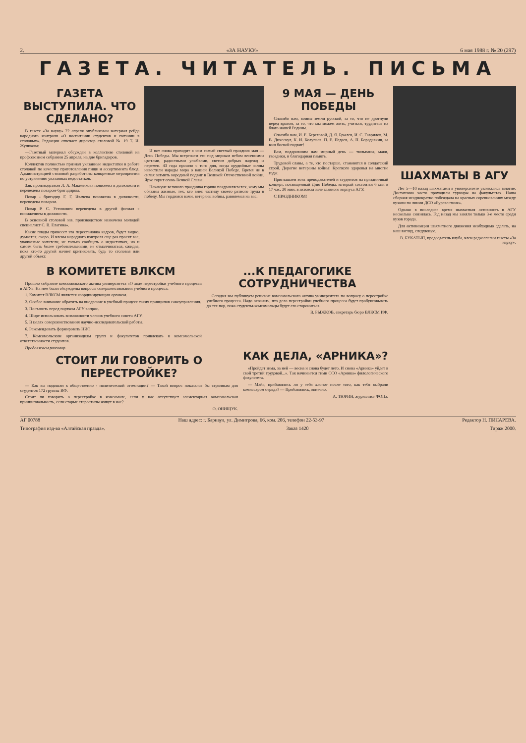2. «ЗА НАУКУ» 6 мая 1988 г. № 20 (297)
ГАЗЕТА. ЧИТАТЕЛЬ. ПИСЬМА
ГАЗЕТА ВЫСТУПИЛА. ЧТО СДЕЛАНО?
В газете «За науку» 22 апреля опубликован материал рейда народного контроля «О воспитании студентов и питании в столовых». Редакции отвечает директор столовой № 19 Т. И. Жупикова:
—Газетный материал обсужден в коллективе столовой на профсоюзном собрании 25 апреля, на дне бригадиров.
Коллектив полностью признал указанные недостатки в работе столовой по качеству приготовления пищи и ассортимента блюд. Администрацией столовой разработаны конкретные мероприятия по устранению указанных недостатков.
Зав. производством Л. А. Макиенкова понижена в должности и переведена поваром-бригадиром.
Повар - бригадир Г. Г. Ивачева понижена в должности, переведена поваром.
Повар Р. С. Устинович переведена в другой филиал с понижением в должности.
В основной столовой зав. производством назначена молодой специалист С. В. Елагина».
Какие плоды принесет эта перестановка кадров, будет видно, думается, скоро. И члены народного контроля еще раз просят вас, уважаемые читатели, не только сообщать о недостатках, но и самим быть более требовательными, не отмалчиваться, ожидая, пока кто-то другой начнет критиковать, будь то столовая или другой объект.
И вот снова приходит к нам самый светлый праздник мая — День Победы. Мы встречаем его под мирным небом весенними цветами, радостными улыбками, светом добрых надежд и перемен. 43 года прошло с того дня, когда орудийные залпы известили народы мира о нашей Великой Победе. Время не в силах затмить народный подвиг в Великой Отечественной войне. Ярко горит огонь Вечной Славы.
Накануне великого праздника горячо поздравляем тех, кому мы обязаны жизнью, тех, кто внес частицу своего ратного труда в победу. Мы гордимся вами, ветераны войны, равняемся на вас.
9 МАЯ — ДЕНЬ ПОБЕДЫ
Спасибо вам, воины земли русской, за то, что не дрогнули перед врагом, за то, что мы можем жить, учиться, трудиться на благо нашей Родины.
Спасибо вам, И. Е. Береговой, Д. Я. Брылев, И. С. Гаврилов, М. В. Дическул, К. И. Колупаев, П. Е. Педаев, А. П. Бородавкин, за ваш боевой подвиг!
Вам, подарившим нам мирный день — тюльпаны, маки, гвоздики, и благодарная память.
Трудовой славы, а те, кто постарше, становятся в солдатский строй. Дорогие ветераны войны! Крепкого здоровья на многие годы.
Приглашаем всех преподавателей и студентов на праздничный концерт, посвященный Дню Победы, который состоится 6 мая в 17 час. 30 мин. в актовом зале главного корпуса АГУ.
С ПРАЗДНИКОМ!
В КОМИТЕТЕ ВЛКСМ
Прошло собрание комсомольского актива университета «О ходе перестройки учебного процесса в АГУ». На нем были обсуждены вопросы совершенствования учебного процесса.
1. Комитет ВЛКСМ является координирующим органом.
2. Особое внимание обратить на внедрение в учебный процесс таких принципов самоуправления.
3. Поставить перед партком АГУ вопрос.
4. Шире использовать возможности членов учебного совета АГУ.
5. В целях совершенствования научно-исследовательской работы.
6. Рекомендовать формировать НИО.
7. Комсомольским организациям групп и факультетов привлекать к комсомольской ответственности студентов.
...К ПЕДАГОГИКЕ СОТРУДНИЧЕСТВА
Сегодня мы публикуем решение комсомольского актива университета по вопросу о перестройке учебного процесса. Надо осознать, что дело перестройки учебного процесса будет пробуксовывать до тех пор, пока студенты-комсомольцы будут его сторониться.
В. РЫЖКОВ, секретарь бюро ВЛКСМ ИФ.
Продолжаем разговор
СТОИТ ЛИ ГОВОРИТЬ О ПЕРЕСТРОЙКЕ?
— Как вы подошли к общественно - политической аттестации? — Такой вопрос показался бы странным для студентов 172 группы ИФ.
Стоит ли говорить о перестройке в комсомоле, если у нас отсутствует элементарная комсомольская принципиальность, если старые стереотипы живут в нас?
О. ОНИЩУК.
КАК ДЕЛА, «АРНИКА»?
«Пройдет зима, за ней — весна и снова будет лето. И снова «Арника» уйдет в свой третий трудовой...». Так начинается гимн ССО «Арника» филологического факультета.
— Майя, прибавилось ли у тебя хлопот после того, как тебя выбрали комиссаром отряда? — Прибавилось, конечно.
А. ТЮРИН, журналист ФОПа.
ШАХМАТЫ В АГУ
Лет 5—10 назад шахматами в университете увлекались многие. Достаточно часто проходили турниры на факультетах. Наша сборная неоднократно побеждала на краевых соревнованиях между вузами по линии ДСО «Буревестник».
Однако в последнее время шахматная активность в АГУ несколько снизилась. Год назад мы заняли только 3-е место среди вузов города.
Для активизации шахматного движения необходимо сделать, на наш взгляд, следующее.
В. БУКАТЫП, председатель клуба, член редколлегии газеты «За науку».
АГ 00788 Наш адрес: г. Барнаул, ул. Димитрова, 66, ком. 206, телефон 22-53-97 Редактор Н. ПИСАРЕВА.
Типография изд-ва «Алтайская правда». Заказ 1420 Тираж 2000.